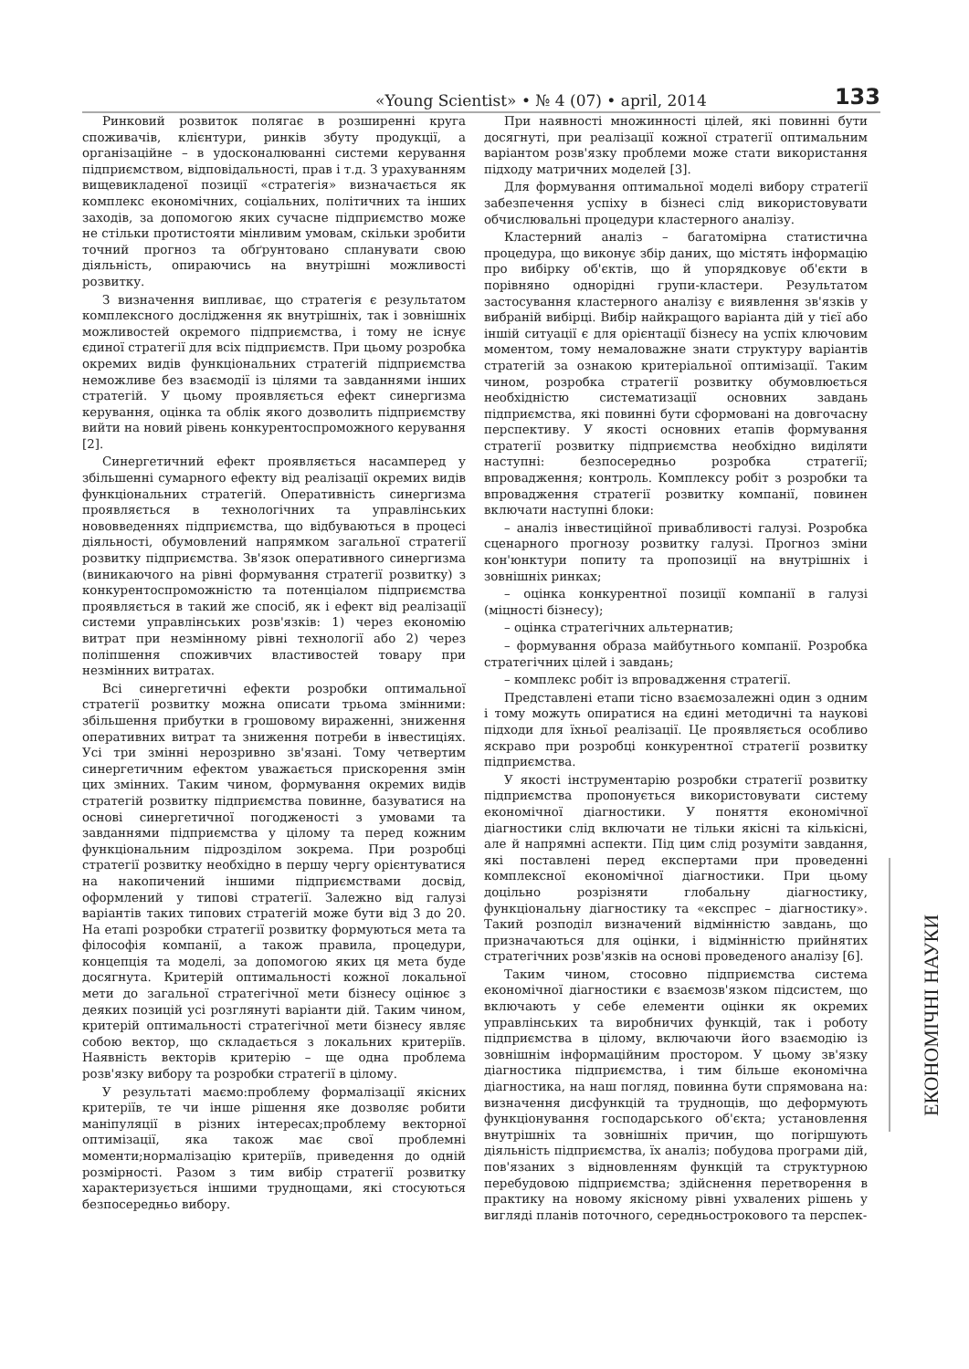«Young Scientist» • № 4 (07) • april, 2014 133
Ринковий розвиток полягає в розширенні круга споживачів, клієнтури, ринків збуту продукції, а організаційне – в удосконалюванні системи керування підприємством, відповідальності, прав і т.д. З урахуванням вищевикладеної позиції «стратегія» визначається як комплекс економічних, соціальних, політичних та інших заходів, за допомогою яких сучасне підприємство може не стільки протистояти мінливим умовам, скільки зробити точний прогноз та обґрунтовано спланувати свою діяльність, опираючись на внутрішні можливості розвитку.
З визначення випливає, що стратегія є результатом комплексного дослідження як внутрішніх, так і зовнішніх можливостей окремого підприємства, і тому не існує єдиної стратегії для всіх підприємств. При цьому розробка окремих видів функціональних стратегій підприємства неможливе без взаємодії із цілями та завданнями інших стратегій. У цьому проявляється ефект синергизма керування, оцінка та облік якого дозволить підприємству вийти на новий рівень конкурентоспроможного керування [2].
Синергетичний ефект проявляється насамперед у збільшенні сумарного ефекту від реалізації окремих видів функціональних стратегій. Оперативність синергизма проявляється в технологічних та управлінських нововведеннях підприємства, що відбуваються в процесі діяльності, обумовлений напрямком загальної стратегії розвитку підприємства. Зв'язок оперативного синергизма (виникаючого на рівні формування стратегії розвитку) з конкурентоспроможністю та потенціалом підприємства проявляється в такий же спосіб, як і ефект від реалізації системи управлінських розв'язків: 1) через економію витрат при незмінному рівні технології або 2) через поліпшення споживчих властивостей товару при незмінних витратах.
Всі синергетичні ефекти розробки оптимальної стратегії розвитку можна описати трьома змінними: збільшення прибутки в грошовому вираженні, зниження оперативних витрат та зниження потреби в інвестиціях. Усі три змінні нерозривно зв'язані. Тому четвертим синергетичним ефектом уважається прискорення змін цих змінних. Таким чином, формування окремих видів стратегій розвитку підприємства повинне, базуватися на основі синергетичної погодженості з умовами та завданнями підприємства у цілому та перед кожним функціональним підрозділом зокрема. При розробці стратегії розвитку необхідно в першу чергу орієнтуватися на накопичений іншими підприємствами досвід, оформлений у типові стратегії. Залежно від галузі варіантів таких типових стратегій може бути від 3 до 20. На етапі розробки стратегії розвитку формуються мета та філософія компанії, а також правила, процедури, концепція та моделі, за допомогою яких ця мета буде досягнута. Критерій оптимальності кожної локальної мети до загальної стратегічної мети бізнесу оцінює з деяких позицій усі розглянуті варіанти дій. Таким чином, критерій оптимальності стратегічної мети бізнесу являє собою вектор, що складається з локальних критеріїв. Наявність векторів критерію – ще одна проблема розв'язку вибору та розробки стратегії в цілому.
У результаті маємо:проблему формалізації якісних критеріїв, те чи інше рішення яке дозволяє робити маніпуляції в різних інтересах;проблему векторної оптимізації, яка також має свої проблемні моменти;нормалізацію критеріїв, приведення до одній розмірності. Разом з тим вибір стратегії розвитку характеризується іншими труднощами, які стосуються безпосередньо вибору.
При наявності множинності цілей, які повинні бути досягнуті, при реалізації кожної стратегії оптимальним варіантом розв'язку проблеми може стати використання підходу матричних моделей [3].
Для формування оптимальної моделі вибору стратегії забезпечення успіху в бізнесі слід використовувати обчислювальні процедури кластерного аналізу.
Кластерний аналіз – багатомірна статистична процедура, що виконує збір даних, що містять інформацію про вибірку об'єктів, що й упорядковує об'єкти в порівняно однорідні групи-кластери. Результатом застосування кластерного аналізу є виявлення зв'язків у вибраній вибірці. Вибір найкращого варіанта дій у тієї або іншій ситуації є для орієнтації бізнесу на успіх ключовим моментом, тому немаловажне знати структуру варіантів стратегій за ознакою критеріальної оптимізації. Таким чином, розробка стратегії розвитку обумовлюється необхідністю систематизації основних завдань підприємства, які повинні бути сформовані на довгочасну перспективу. У якості основних етапів формування стратегії розвитку підприємства необхідно виділяти наступні: безпосередньо розробка стратегії; впровадження; контроль. Комплексу робіт з розробки та впровадження стратегії розвитку компанії, повинен включати наступні блоки:
– аналіз інвестиційної привабливості галузі. Розробка сценарного прогнозу розвитку галузі. Прогноз зміни кон'юнктури попиту та пропозиції на внутрішніх і зовнішніх ринках;
– оцінка конкурентної позиції компанії в галузі (міцності бізнесу);
– оцінка стратегічних альтернатив;
– формування образа майбутнього компанії. Розробка стратегічних цілей і завдань;
– комплекс робіт із впровадження стратегії.
Представлені етапи тісно взаємозалежні один з одним і тому можуть опиратися на єдині методичні та наукові підходи для їхньої реалізації. Це проявляється особливо яскраво при розробці конкурентної стратегії розвитку підприємства.
У якості інструментарію розробки стратегії розвитку підприємства пропонується використовувати систему економічної діагностики. У поняття економічної діагностики слід включати не тільки якісні та кількісні, але й напрямні аспекти. Під цим слід розуміти завдання, які поставлені перед експертами при проведенні комплексної економічної діагностики. При цьому доцільно розрізняти глобальну діагностику, функціональну діагностику та «експрес – діагностику». Такий розподіл визначений відмінністю завдань, що призначаються для оцінки, і відмінністю прийнятих стратегічних розв'язків на основі проведеного аналізу [6].
Таким чином, стосовно підприємства система економічної діагностики є взаємозв'язком підсистем, що включають у себе елементи оцінки як окремих управлінських та виробничих функцій, так і роботу підприємства в цілому, включаючи його взаємодію із зовнішнім інформаційним простором. У цьому зв'язку діагностика підприємства, і тим більше економічна діагностика, на наш погляд, повинна бути спрямована на: визначення дисфункцій та труднощів, що деформують функціонування господарського об'єкта; установлення внутрішніх та зовнішніх причин, що погіршують діяльність підприємства, їх аналіз; побудова програми дій, пов'язаних з відновленням функцій та структурною перебудовою підприємства; здійснення перетворення в практику на новому якісному рівні ухвалених рішень у вигляді планів поточного, середньострокового та перспек-
ЕКОНОМІЧНІ НАУКИ